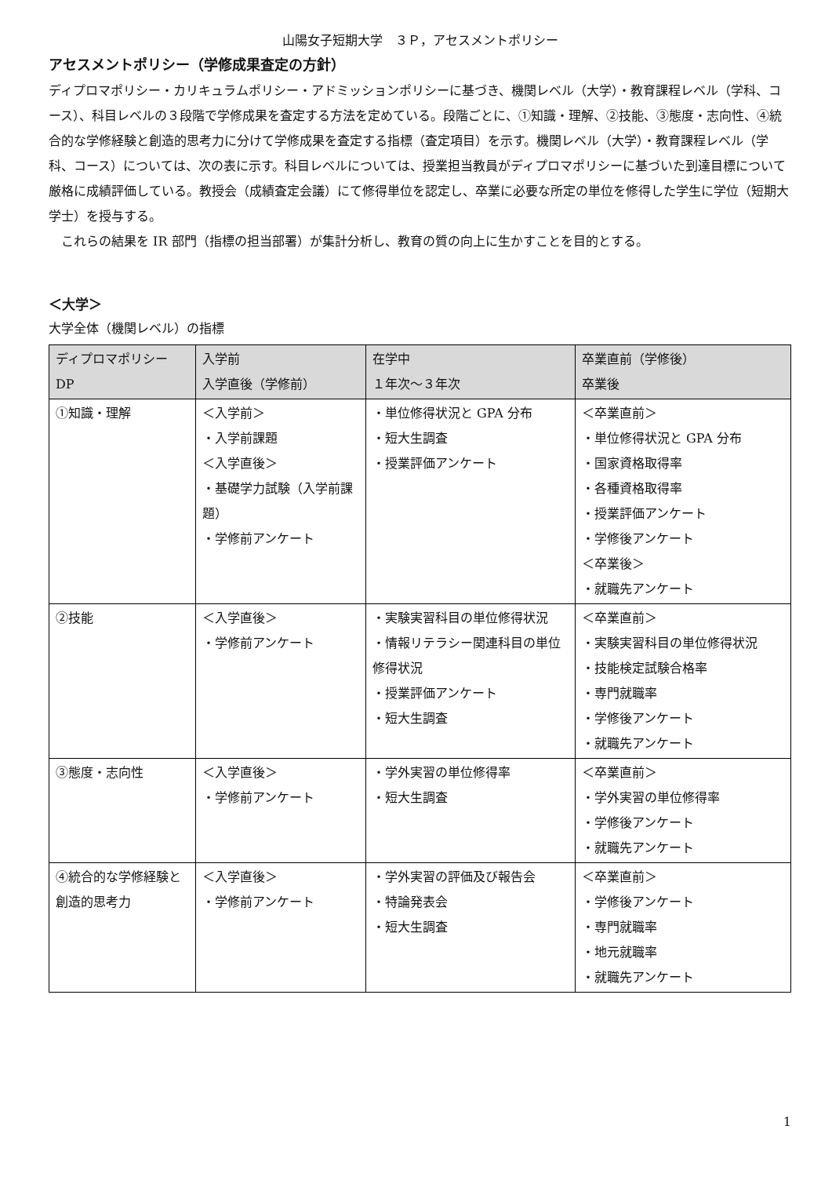山陽女子短期大学　３Ｐ，アセスメントポリシー
アセスメントポリシー（学修成果査定の方針）
ディプロマポリシー・カリキュラムポリシー・アドミッションポリシーに基づき、機関レベル（大学）・教育課程レベル（学科、コース）、科目レベルの３段階で学修成果を査定する方法を定めている。段階ごとに、①知識・理解、②技能、③態度・志向性、④統合的な学修経験と創造的思考力に分けて学修成果を査定する指標（査定項目）を示す。機関レベル（大学）・教育課程レベル（学科、コース）については、次の表に示す。科目レベルについては、授業担当教員がディプロマポリシーに基づいた到達目標について厳格に成績評価している。教授会（成績査定会議）にて修得単位を認定し、卒業に必要な所定の単位を修得した学生に学位（短期大学士）を授与する。
これらの結果を IR 部門（指標の担当部署）が集計分析し、教育の質の向上に生かすことを目的とする。
＜大学＞
大学全体（機関レベル）の指標
| ディプロマポリシー DP | 入学前 入学直後（学修前） | 在学中 １年次～３年次 | 卒業直前（学修後） 卒業後 |
| --- | --- | --- | --- |
| ①知識・理解 | ＜入学前＞ ・入学前課題 ＜入学直後＞ ・基礎学力試験（入学前課題） ・学修前アンケート | ・単位修得状況と GPA 分布 ・短大生調査 ・授業評価アンケート | ＜卒業直前＞ ・単位修得状況と GPA 分布 ・国家資格取得率 ・各種資格取得率 ・授業評価アンケート ・学修後アンケート ＜卒業後＞ ・就職先アンケート |
| ②技能 | ＜入学直後＞ ・学修前アンケート | ・実験実習科目の単位修得状況 ・情報リテラシー関連科目の単位修得状況 ・授業評価アンケート ・短大生調査 | ＜卒業直前＞ ・実験実習科目の単位修得状況 ・技能検定試験合格率 ・専門就職率 ・学修後アンケート ・就職先アンケート |
| ③態度・志向性 | ＜入学直後＞ ・学修前アンケート | ・学外実習の単位修得率 ・短大生調査 | ＜卒業直前＞ ・学外実習の単位修得率 ・学修後アンケート ・就職先アンケート |
| ④統合的な学修経験と創造的思考力 | ＜入学直後＞ ・学修前アンケート | ・学外実習の評価及び報告会 ・特論発表会 ・短大生調査 | ＜卒業直前＞ ・学修後アンケート ・専門就職率 ・地元就職率 ・就職先アンケート |
1